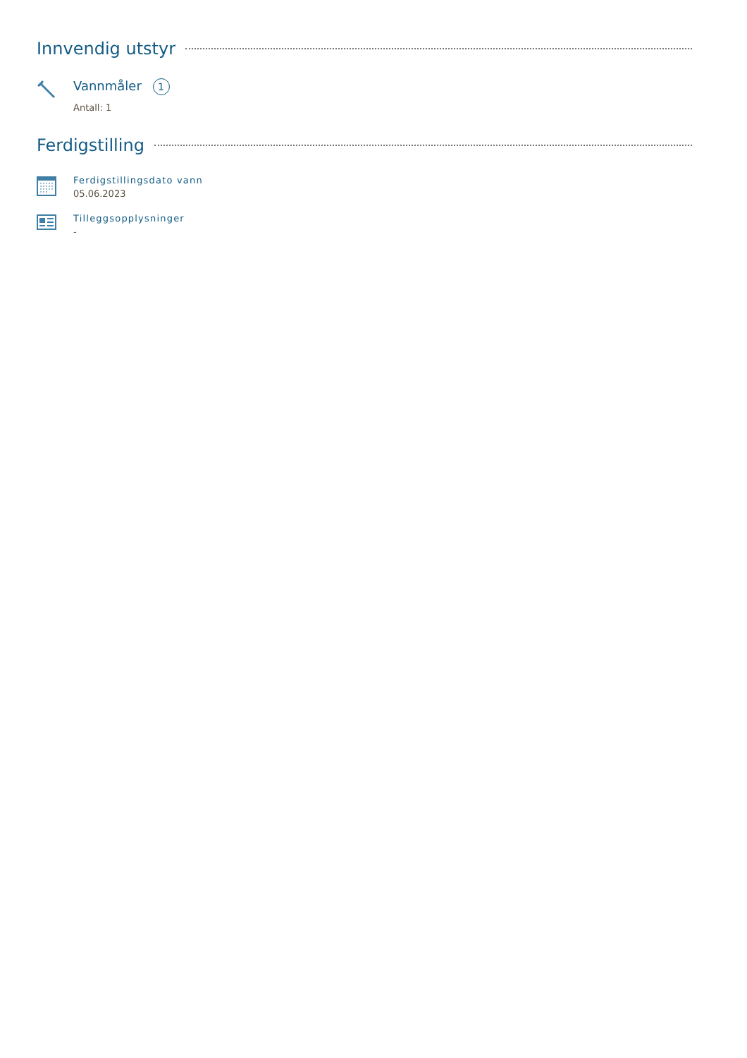Innvendig utstyr
Vannmåler 1
Antall: 1
Ferdigstilling
Ferdigstillingsdato vann
05.06.2023
Tilleggsopplysninger
-